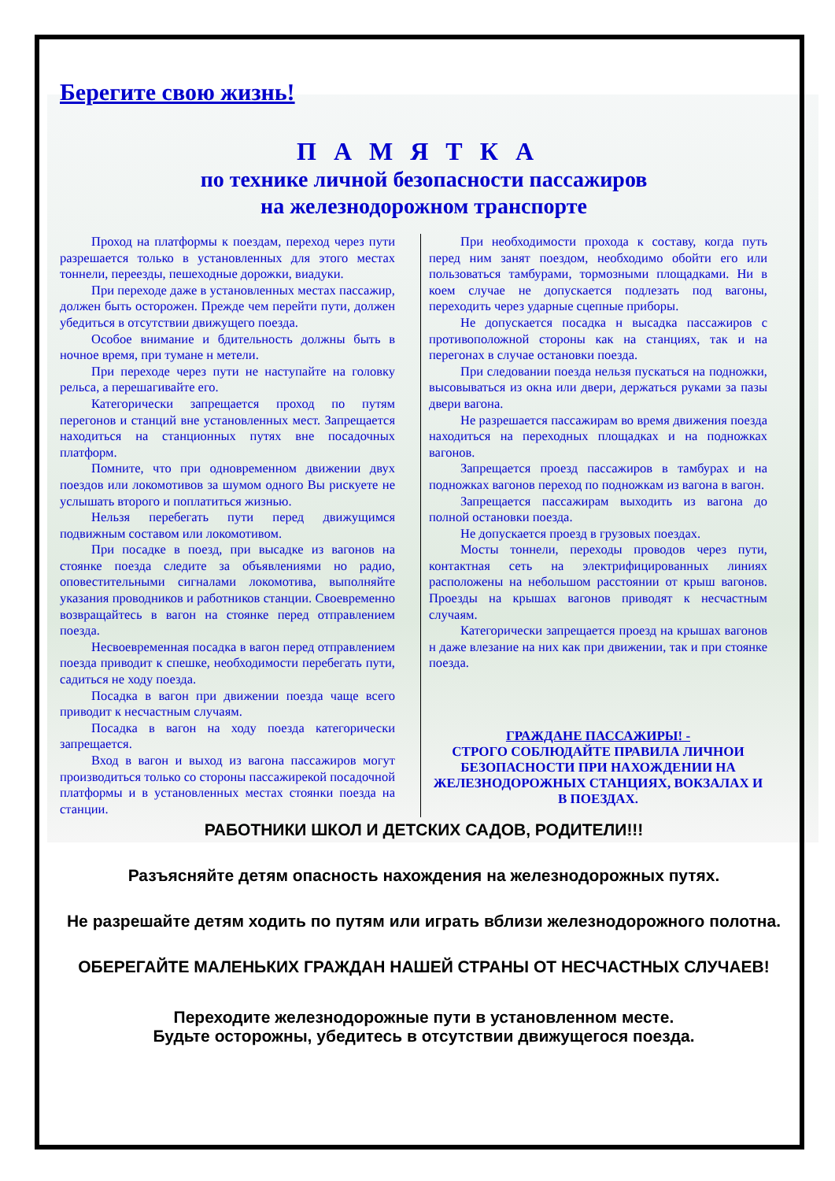Берегите свою жизнь!
ПАМЯТКА
по технике личной безопасности пассажиров
на железнодорожном транспорте
Проход на платформы к поездам, переход через пути разрешается только в установленных для этого местах тоннели, переезды, пешеходные дорожки, виадуки.
При переходе даже в установленных местах пассажир, должен быть осторожен. Прежде чем перейти пути, должен убедиться в отсутствии движущего поезда.
Особое внимание и бдительность должны быть в ночное время, при тумане н метели.
При переходе через пути не наступайте на головку рельса, а перешагивайте его.
Категорически запрещается проход по путям перегонов и станций вне установленных мест. Запрещается находиться на станционных путях вне посадочных платформ.
Помните, что при одновременном движении двух поездов или локомотивов за шумом одного Вы рискуете не услышать второго и поплатиться жизнью.
Нельзя перебегать пути перед движущимся подвижным составом или локомотивом.
При посадке в поезд, при высадке из вагонов на стоянке поезда следите за объявлениями но радио, оповестительными сигналами локомотива, выполняйте указания проводников и работников станции. Своевременно возвращайтесь в вагон на стоянке перед отправлением поезда.
Несвоевременная посадка в вагон перед отправлением поезда приводит к спешке, необходимости перебегать пути, садиться не ходу поезда.
Посадка в вагон при движении поезда чаще всего приводит к несчастным случаям.
Посадка в вагон на ходу поезда категорически запрещается.
Вход в вагон и выход из вагона пассажиров могут производиться только со стороны пассажирекой посадочной платформы и в установленных местах стоянки поезда на станции.
При необходимости прохода к составу, когда путь перед ним занят поездом, необходимо обойти его или пользоваться тамбурами, тормозными площадками. Ни в коем случае не допускается подлезать под вагоны, переходить через ударные сцепные приборы.
Не допускается посадка н высадка пассажиров с противоположной стороны как на станциях, так и на перегонах в случае остановки поезда.
При следовании поезда нельзя пускаться на подножки, высовываться из окна или двери, держаться руками за пазы двери вагона.
Не разрешается пассажирам во время движения поезда находиться на переходных площадках и на подножках вагонов.
Запрещается проезд пассажиров в тамбурах и на подножках вагонов переход по подножкам из вагона в вагон.
Запрещается пассажирам выходить из вагона до полной остановки поезда.
Не допускается проезд в грузовых поездах.
Мосты тоннели, переходы проводов через пути, контактная сеть на электрифицированных линиях расположены на небольшом расстоянии от крыш вагонов. Проезды на крышах вагонов приводят к несчастным случаям.
Категорически запрещается проезд на крышах вагонов н даже влезание на них как при движении, так и при стоянке поезда.
ГРАЖДАНЕ ПАССАЖИРЫ! -
СТРОГО СОБЛЮДАЙТЕ ПРАВИЛА ЛИЧНОИ БЕЗОПАСНОСТИ ПРИ НАХОЖДЕНИИ НА ЖЕЛЕЗНОДОРОЖНЫХ СТАНЦИЯХ, ВОКЗАЛАХ И В ПОЕЗДАХ.
РАБОТНИКИ ШКОЛ И ДЕТСКИХ САДОВ, РОДИТЕЛИ!!!
Разъясняйте детям опасность нахождения на железнодорожных путях.
Не разрешайте детям ходить по путям или играть вблизи железнодорожного полотна.
ОБЕРЕГАЙТЕ МАЛЕНЬКИХ ГРАЖДАН НАШЕЙ СТРАНЫ ОТ НЕСЧАСТНЫХ СЛУЧАЕВ!
Переходите железнодорожные пути в установленном месте.
Будьте осторожны, убедитесь в отсутствии движущегося поезда.